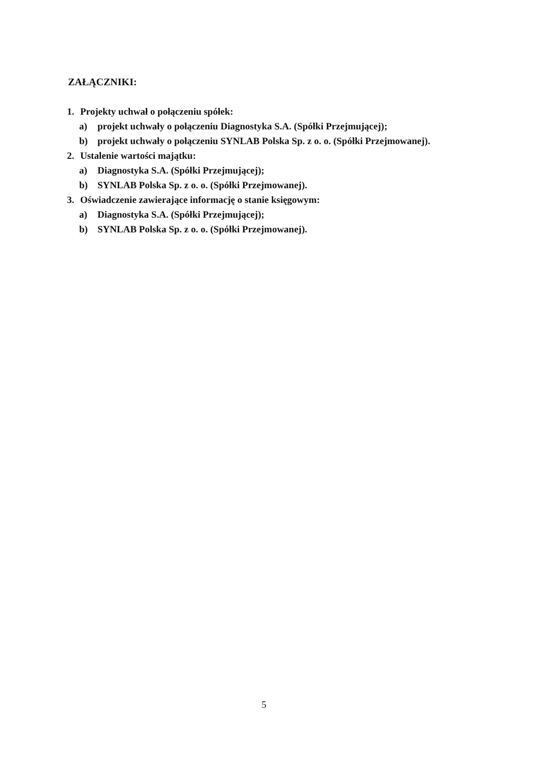ZAŁĄCZNIKI:
1. Projekty uchwał o połączeniu spółek:
a) projekt uchwały o połączeniu Diagnostyka S.A. (Spółki Przejmującej);
b) projekt uchwały o połączeniu SYNLAB Polska Sp. z o. o. (Spółki Przejmowanej).
2. Ustalenie wartości majątku:
a) Diagnostyka S.A. (Spółki Przejmującej);
b) SYNLAB Polska Sp. z o. o. (Spółki Przejmowanej).
3. Oświadczenie zawierające informację o stanie księgowym:
a) Diagnostyka S.A. (Spółki Przejmującej);
b) SYNLAB Polska Sp. z o. o. (Spółki Przejmowanej).
5